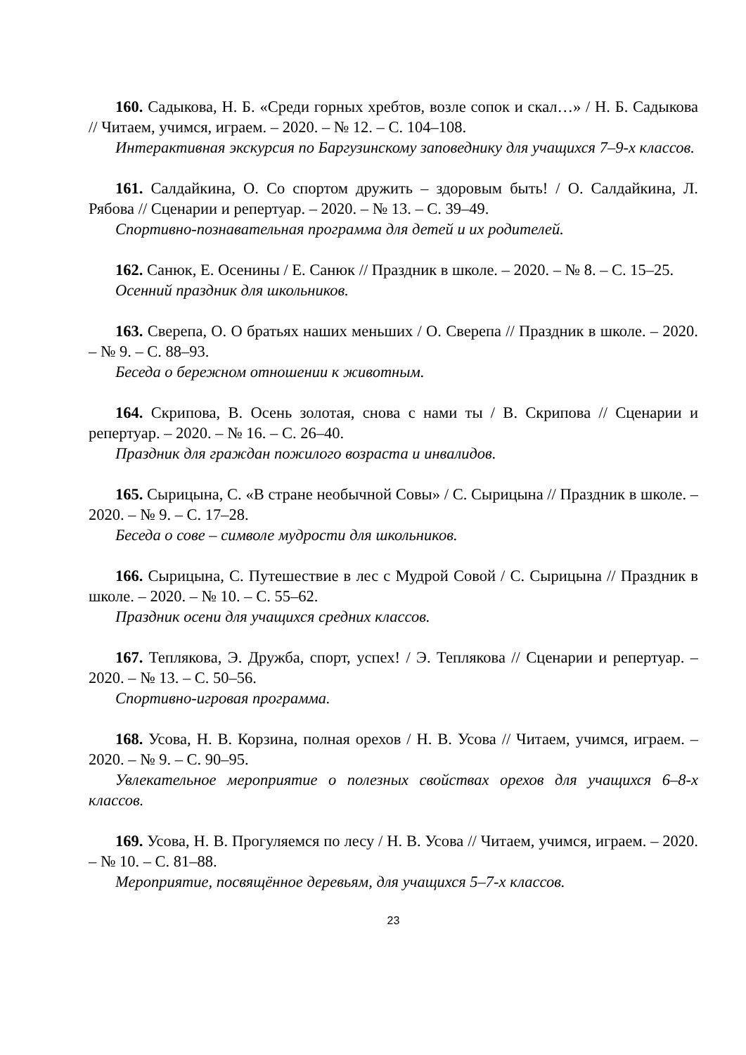160. Садыкова, Н. Б. «Среди горных хребтов, возле сопок и скал…» / Н. Б. Садыкова // Читаем, учимся, играем. – 2020. – № 12. – С. 104–108.
Интерактивная экскурсия по Баргузинскому заповеднику для учащихся 7–9-х классов.
161. Салдайкина, О. Со спортом дружить – здоровым быть! / О. Салдайкина, Л. Рябова // Сценарии и репертуар. – 2020. – № 13. – С. 39–49.
Спортивно-познавательная программа для детей и их родителей.
162. Санюк, Е. Осенины / Е. Санюк // Праздник в школе. – 2020. – № 8. – С. 15–25.
Осенний праздник для школьников.
163. Сверепа, О. О братьях наших меньших / О. Сверепа // Праздник в школе. – 2020. – № 9. – С. 88–93.
Беседа о бережном отношении к животным.
164. Скрипова, В. Осень золотая, снова с нами ты / В. Скрипова // Сценарии и репертуар. – 2020. – № 16. – С. 26–40.
Праздник для граждан пожилого возраста и инвалидов.
165. Сырицына, С. «В стране необычной Совы» / С. Сырицына // Праздник в школе. – 2020. – № 9. – С. 17–28.
Беседа о сове – символе мудрости для школьников.
166. Сырицына, С. Путешествие в лес с Мудрой Совой / С. Сырицына // Праздник в школе. – 2020. – № 10. – С. 55–62.
Праздник осени для учащихся средних классов.
167. Теплякова, Э. Дружба, спорт, успех! / Э. Теплякова // Сценарии и репертуар. – 2020. – № 13. – С. 50–56.
Спортивно-игровая программа.
168. Усова, Н. В. Корзина, полная орехов / Н. В. Усова // Читаем, учимся, играем. – 2020. – № 9. – С. 90–95.
Увлекательное мероприятие о полезных свойствах орехов для учащихся 6–8-х классов.
169. Усова, Н. В. Прогуляемся по лесу / Н. В. Усова // Читаем, учимся, играем. – 2020. – № 10. – С. 81–88.
Мероприятие, посвящённое деревьям, для учащихся 5–7-х классов.
23